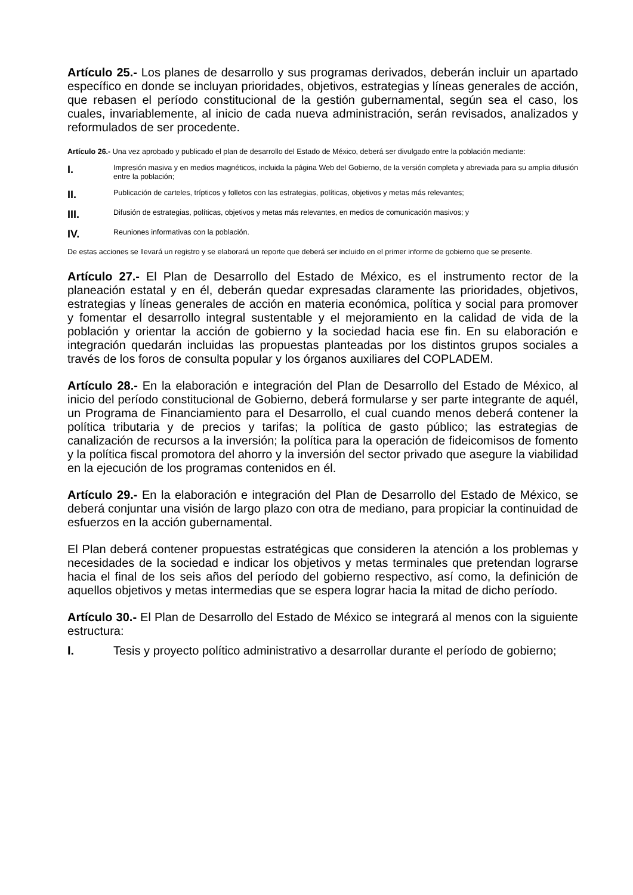Artículo 25.- Los planes de desarrollo y sus programas derivados, deberán incluir un apartado específico en donde se incluyan prioridades, objetivos, estrategias y líneas generales de acción, que rebasen el período constitucional de la gestión gubernamental, según sea el caso, los cuales, invariablemente, al inicio de cada nueva administración, serán revisados, analizados y reformulados de ser procedente.
Artículo 26.- Una vez aprobado y publicado el plan de desarrollo del Estado de México, deberá ser divulgado entre la población mediante:
I. Impresión masiva y en medios magnéticos, incluida la página Web del Gobierno, de la versión completa y abreviada para su amplia difusión entre la población;
II. Publicación de carteles, trípticos y folletos con las estrategias, políticas, objetivos y metas más relevantes;
III. Difusión de estrategias, políticas, objetivos y metas más relevantes, en medios de comunicación masivos; y
IV. Reuniones informativas con la población.
De estas acciones se llevará un registro y se elaborará un reporte que deberá ser incluido en el primer informe de gobierno que se presente.
Artículo 27.- El Plan de Desarrollo del Estado de México, es el instrumento rector de la planeación estatal y en él, deberán quedar expresadas claramente las prioridades, objetivos, estrategias y líneas generales de acción en materia económica, política y social para promover y fomentar el desarrollo integral sustentable y el mejoramiento en la calidad de vida de la población y orientar la acción de gobierno y la sociedad hacia ese fin. En su elaboración e integración quedarán incluidas las propuestas planteadas por los distintos grupos sociales a través de los foros de consulta popular y los órganos auxiliares del COPLADEM.
Artículo 28.- En la elaboración e integración del Plan de Desarrollo del Estado de México, al inicio del período constitucional de Gobierno, deberá formularse y ser parte integrante de aquél, un Programa de Financiamiento para el Desarrollo, el cual cuando menos deberá contener la política tributaria y de precios y tarifas; la política de gasto público; las estrategias de canalización de recursos a la inversión; la política para la operación de fideicomisos de fomento y la política fiscal promotora del ahorro y la inversión del sector privado que asegure la viabilidad en la ejecución de los programas contenidos en él.
Artículo 29.- En la elaboración e integración del Plan de Desarrollo del Estado de México, se deberá conjuntar una visión de largo plazo con otra de mediano, para propiciar la continuidad de esfuerzos en la acción gubernamental.
El Plan deberá contener propuestas estratégicas que consideren la atención a los problemas y necesidades de la sociedad e indicar los objetivos y metas terminales que pretendan lograrse hacia el final de los seis años del período del gobierno respectivo, así como, la definición de aquellos objetivos y metas intermedias que se espera lograr hacia la mitad de dicho período.
Artículo 30.- El Plan de Desarrollo del Estado de México se integrará al menos con la siguiente estructura:
I. Tesis y proyecto político administrativo a desarrollar durante el período de gobierno;